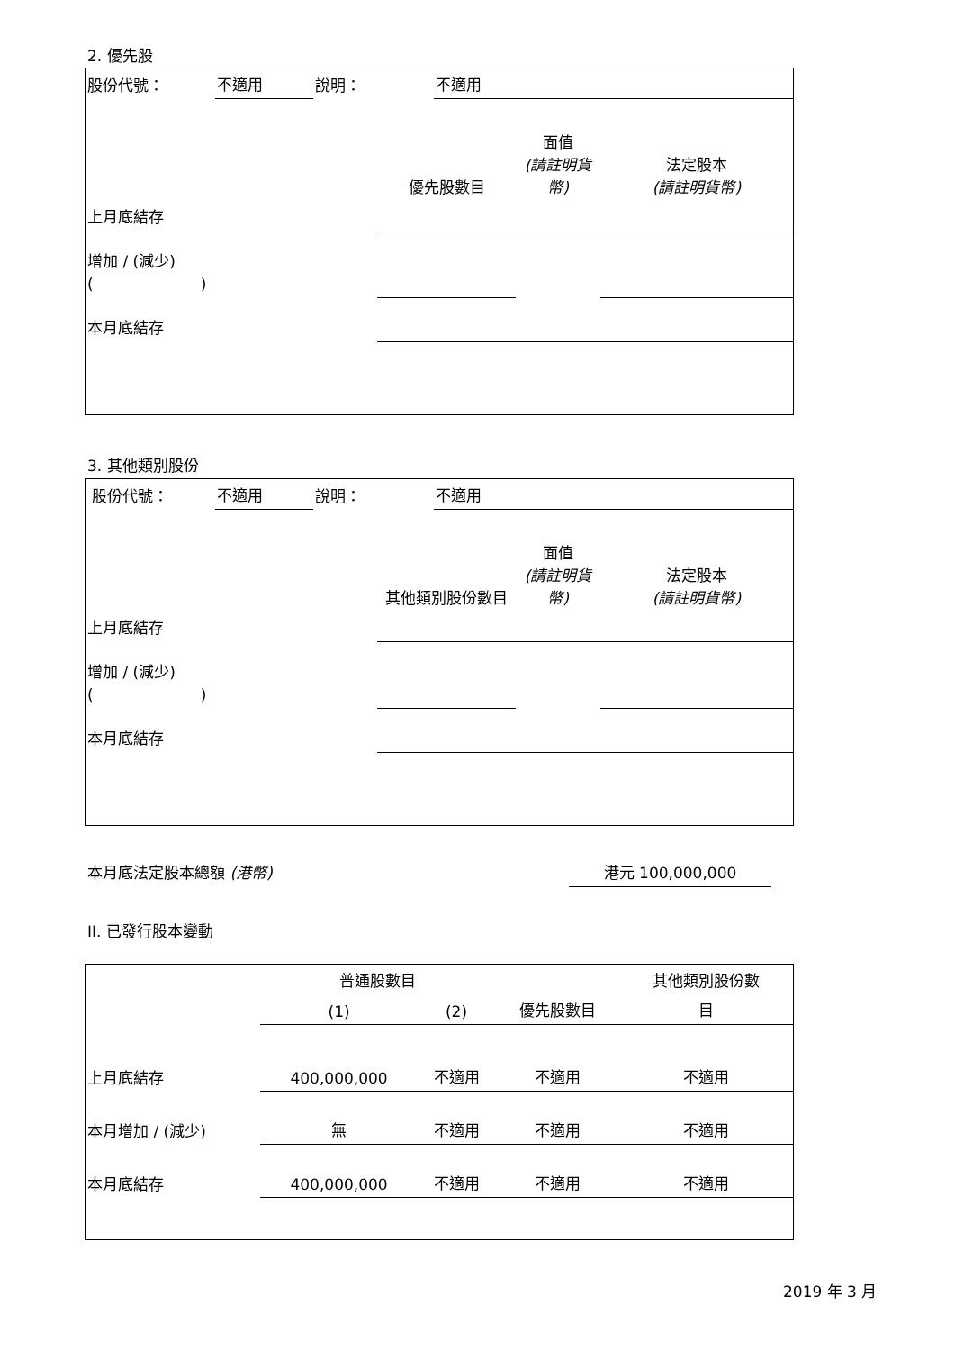2. 優先股
| 股份代號： | 不適用 | 說明： | 不適用 |
| | 優先股數目 | 面值 (請註明貨幣) | 法定股本 (請註明貨幣) |
| 上月底結存 | | | |
| 增加 / (減少) ( ) | | | |
| 本月底結存 | | | |
3. 其他類別股份
| 股份代號： | 不適用 | 說明： | 不適用 |
| | 其他類別股份數目 | 面值 (請註明貨幣) | 法定股本 (請註明貨幣) |
| 上月底結存 | | | |
| 增加 / (減少) ( ) | | | |
| 本月底結存 | | | |
本月底法定股本總額 (港幣) 港元 100,000,000
II. 已發行股本變動
| | 普通股數目 | | | 其他類別股份數 |
| | (1) | (2) | 優先股數目 | 目 |
| 上月底結存 | 400,000,000 | 不適用 | 不適用 | 不適用 |
| 本月增加 / (減少) | 無 | 不適用 | 不適用 | 不適用 |
| 本月底結存 | 400,000,000 | 不適用 | 不適用 | 不適用 |
2019 年 3 月